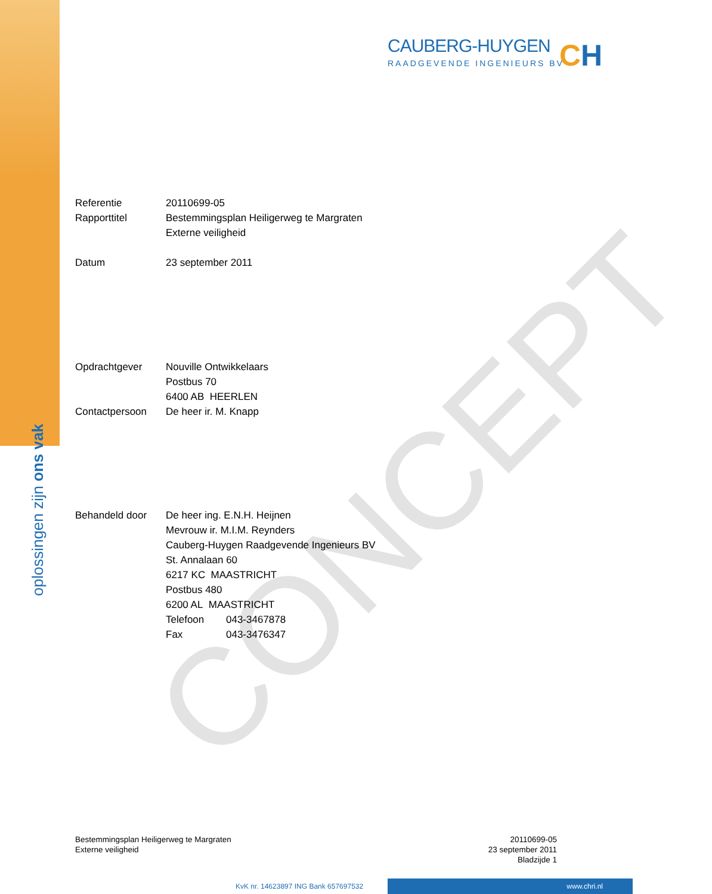oplossingen zijn ons vak
CAUBERG-HUYGEN
RAADGEVENDE INGENIEURS BV
CH
CONCEPT
Referentie 20110699-05
Rapporttitel Bestemmingsplan Heiligerweg te Margraten
Externe veiligheid
Datum 23 september 2011
Opdrachtgever Nouville Ontwikkelaars
Postbus 70
6400 AB HEERLEN
Contactpersoon De heer ir. M. Knapp
Behandeld door De heer ing. E.N.H. Heijnen
Mevrouw ir. M.I.M. Reynders
Cauberg-Huygen Raadgevende Ingenieurs BV
St. Annalaan 60
6217 KC MAASTRICHT
Postbus 480
6200 AL MAASTRICHT
Telefoon 043-3467878
Fax 043-3476347
Bestemmingsplan Heiligerweg te Margraten
Externe veiligheid
20110699-05
23 september 2011
Bladzijde 1
KvK nr. 14623897 ING Bank 657697532
www.chri.nl